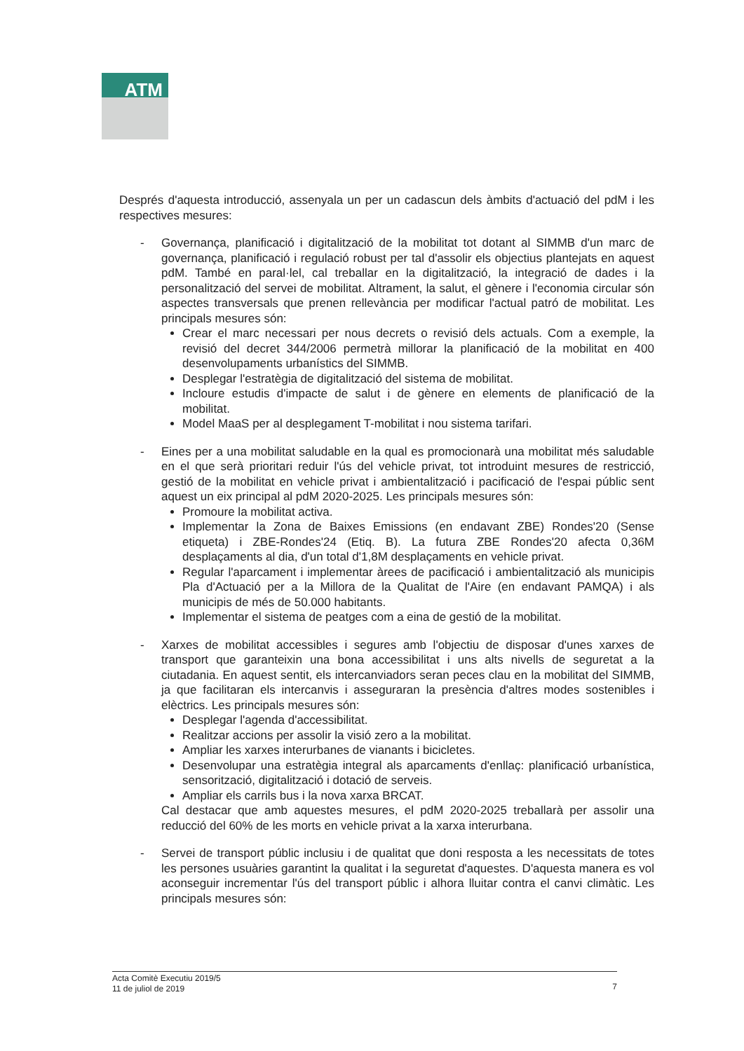ATM
Després d'aquesta introducció, assenyala un per un cadascun dels àmbits d'actuació del pdM i les respectives mesures:
- Governança, planificació i digitalització de la mobilitat tot dotant al SIMMB d'un marc de governança, planificació i regulació robust per tal d'assolir els objectius plantejats en aquest pdM. També en paral·lel, cal treballar en la digitalització, la integració de dades i la personalització del servei de mobilitat. Altrament, la salut, el gènere i l'economia circular són aspectes transversals que prenen rellevància per modificar l'actual patró de mobilitat. Les principals mesures són:
Crear el marc necessari per nous decrets o revisió dels actuals. Com a exemple, la revisió del decret 344/2006 permetrà millorar la planificació de la mobilitat en 400 desenvolupaments urbanístics del SIMMB.
Desplegar l'estratègia de digitalització del sistema de mobilitat.
Incloure estudis d'impacte de salut i de gènere en elements de planificació de la mobilitat.
Model MaaS per al desplegament T-mobilitat i nou sistema tarifari.
- Eines per a una mobilitat saludable en la qual es promocionarà una mobilitat més saludable en el que serà prioritari reduir l'ús del vehicle privat, tot introduint mesures de restricció, gestió de la mobilitat en vehicle privat i ambientalització i pacificació de l'espai públic sent aquest un eix principal al pdM 2020-2025. Les principals mesures són:
Promoure la mobilitat activa.
Implementar la Zona de Baixes Emissions (en endavant ZBE) Rondes'20 (Sense etiqueta) i ZBE-Rondes'24 (Etiq. B). La futura ZBE Rondes'20 afecta 0,36M desplaçaments al dia, d'un total d'1,8M desplaçaments en vehicle privat.
Regular l'aparcament i implementar àrees de pacificació i ambientalització als municipis Pla d'Actuació per a la Millora de la Qualitat de l'Aire (en endavant PAMQA) i als municipis de més de 50.000 habitants.
Implementar el sistema de peatges com a eina de gestió de la mobilitat.
- Xarxes de mobilitat accessibles i segures amb l'objectiu de disposar d'unes xarxes de transport que garanteixin una bona accessibilitat i uns alts nivells de seguretat a la ciutadania. En aquest sentit, els intercanviadors seran peces clau en la mobilitat del SIMMB, ja que facilitaran els intercanvis i asseguraran la presència d'altres modes sostenibles i elèctrics. Les principals mesures són:
Desplegar l'agenda d'accessibilitat.
Realitzar accions per assolir la visió zero a la mobilitat.
Ampliar les xarxes interurbanes de vianants i bicicletes.
Desenvolupar una estratègia integral als aparcaments d'enllaç: planificació urbanística, sensorització, digitalització i dotació de serveis.
Ampliar els carrils bus i la nova xarxa BRCAT.
Cal destacar que amb aquestes mesures, el pdM 2020-2025 treballarà per assolir una reducció del 60% de les morts en vehicle privat a la xarxa interurbana.
- Servei de transport públic inclusiu i de qualitat que doni resposta a les necessitats de totes les persones usuàries garantint la qualitat i la seguretat d'aquestes. D'aquesta manera es vol aconseguir incrementar l'ús del transport públic i alhora lluitar contra el canvi climàtic. Les principals mesures són:
Acta Comitè Executiu 2019/5
11 de juliol de 2019
7